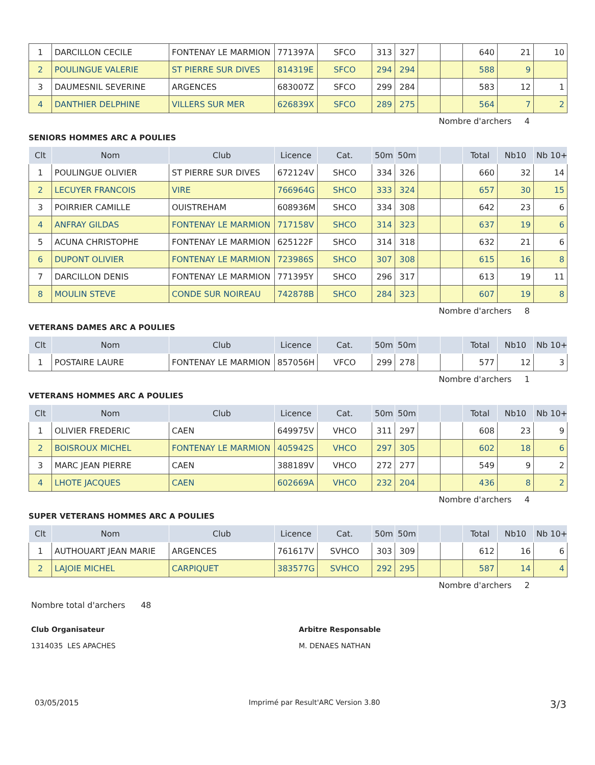| 1 | DARCILLON CECILE | FONTENAY LE MARMION | 771397A | SFCO | 313 | 327 | | | 640 | 21 | 10 |
| 2 | POULINGUE VALERIE | ST PIERRE SUR DIVES | 814319E | SFCO | 294 | 294 | | | 588 | 9 | |
| 3 | DAUMESNIL SEVERINE | ARGENCES | 683007Z | SFCO | 299 | 284 | | | 583 | 12 | 1 |
| 4 | DANTHIER DELPHINE | VILLERS SUR MER | 626839X | SFCO | 289 | 275 | | | 564 | 7 | 2 |
Nombre d'archers 4
SENIORS HOMMES ARC A POULIES
| Clt | Nom | Club | Licence | Cat. | 50m | 50m | | | Total | Nb10 | Nb 10+ |
| --- | --- | --- | --- | --- | --- | --- | --- | --- | --- | --- | --- |
| 1 | POULINGUE OLIVIER | ST PIERRE SUR DIVES | 672124V | SHCO | 334 | 326 | | | 660 | 32 | 14 |
| 2 | LECUYER FRANCOIS | VIRE | 766964G | SHCO | 333 | 324 | | | 657 | 30 | 15 |
| 3 | POIRRIER CAMILLE | OUISTREHAM | 608936M | SHCO | 334 | 308 | | | 642 | 23 | 6 |
| 4 | ANFRAY GILDAS | FONTENAY LE MARMION | 717158V | SHCO | 314 | 323 | | | 637 | 19 | 6 |
| 5 | ACUNA CHRISTOPHE | FONTENAY LE MARMION | 625122F | SHCO | 314 | 318 | | | 632 | 21 | 6 |
| 6 | DUPONT OLIVIER | FONTENAY LE MARMION | 723986S | SHCO | 307 | 308 | | | 615 | 16 | 8 |
| 7 | DARCILLON DENIS | FONTENAY LE MARMION | 771395Y | SHCO | 296 | 317 | | | 613 | 19 | 11 |
| 8 | MOULIN STEVE | CONDE SUR NOIREAU | 742878B | SHCO | 284 | 323 | | | 607 | 19 | 8 |
Nombre d'archers 8
VETERANS DAMES ARC A POULIES
| Clt | Nom | Club | Licence | Cat. | 50m | 50m | | | Total | Nb10 | Nb 10+ |
| --- | --- | --- | --- | --- | --- | --- | --- | --- | --- | --- | --- |
| 1 | POSTAIRE LAURE | FONTENAY LE MARMION | 857056H | VFCO | 299 | 278 | | | 577 | 12 | 3 |
Nombre d'archers 1
VETERANS HOMMES ARC A POULIES
| Clt | Nom | Club | Licence | Cat. | 50m | 50m | | | Total | Nb10 | Nb 10+ |
| --- | --- | --- | --- | --- | --- | --- | --- | --- | --- | --- | --- |
| 1 | OLIVIER FREDERIC | CAEN | 649975V | VHCO | 311 | 297 | | | 608 | 23 | 9 |
| 2 | BOISROUX MICHEL | FONTENAY LE MARMION | 405942S | VHCO | 297 | 305 | | | 602 | 18 | 6 |
| 3 | MARC JEAN PIERRE | CAEN | 388189V | VHCO | 272 | 277 | | | 549 | 9 | 2 |
| 4 | LHOTE JACQUES | CAEN | 602669A | VHCO | 232 | 204 | | | 436 | 8 | 2 |
Nombre d'archers 4
SUPER VETERANS HOMMES ARC A POULIES
| Clt | Nom | Club | Licence | Cat. | 50m | 50m | | | Total | Nb10 | Nb 10+ |
| --- | --- | --- | --- | --- | --- | --- | --- | --- | --- | --- | --- |
| 1 | AUTHOUART JEAN MARIE | ARGENCES | 761617V | SVHCO | 303 | 309 | | | 612 | 16 | 6 |
| 2 | LAJOIE MICHEL | CARPIQUET | 383577G | SVHCO | 292 | 295 | | | 587 | 14 | 4 |
Nombre d'archers 2
Nombre total d'archers 48
Club Organisateur
1314035 LES APACHES
Arbitre Responsable
M. DENAES NATHAN
03/05/2015 Imprimé par Result'ARC Version 3.80 3/3